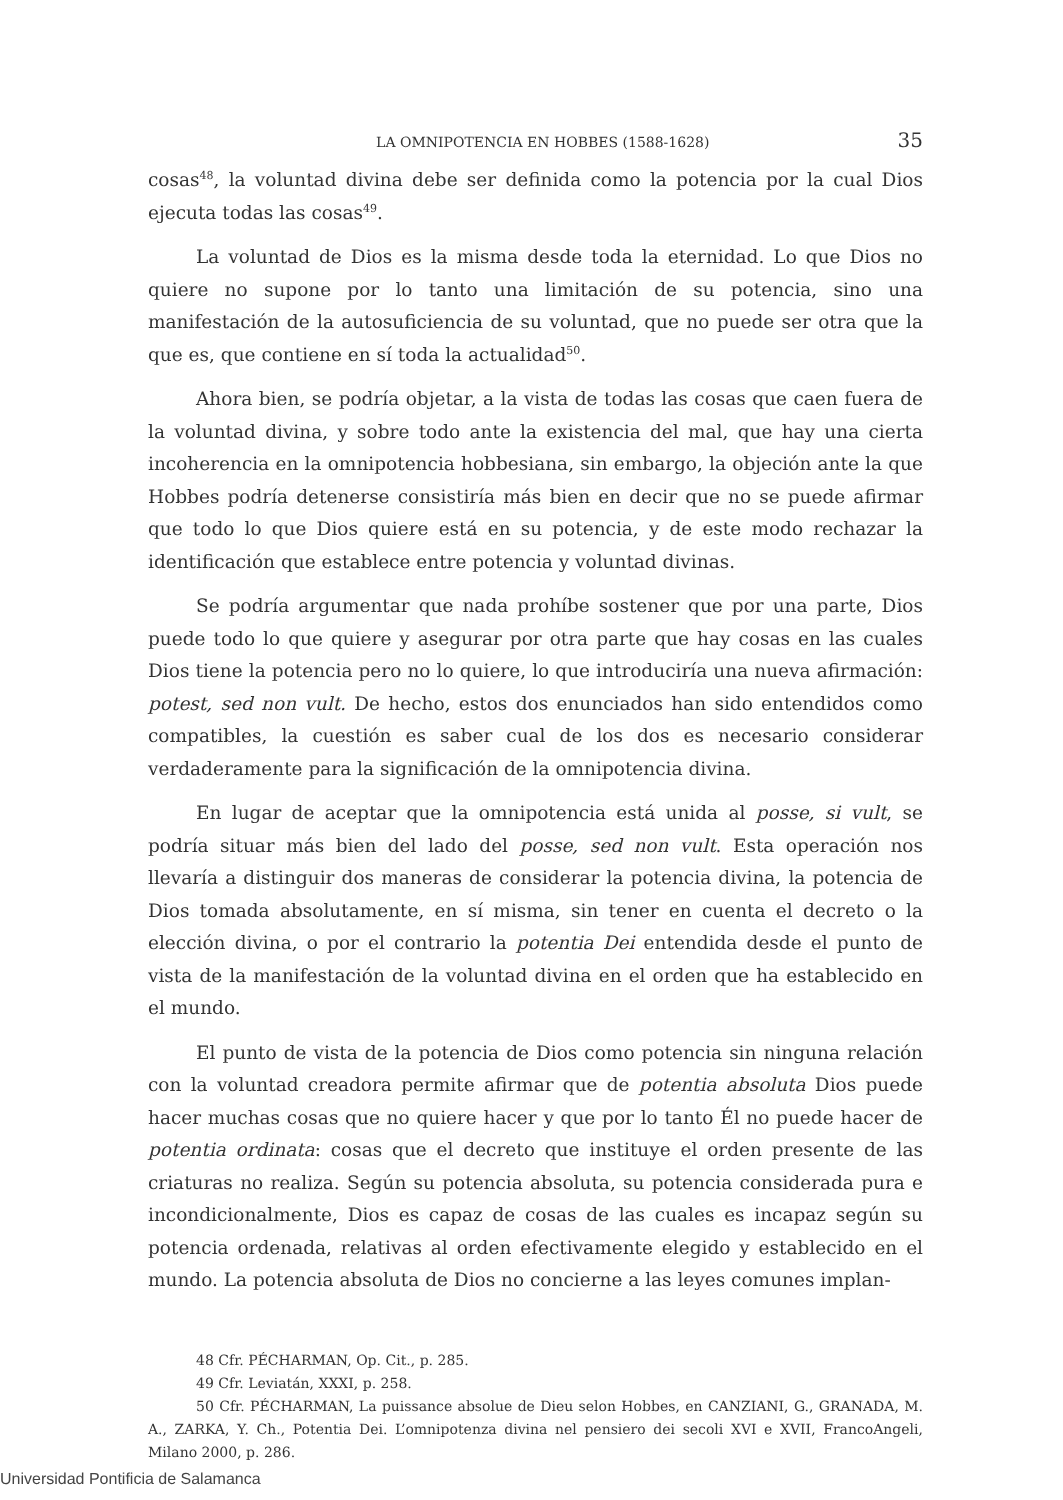LA OMNIPOTENCIA EN HOBBES (1588-1628) 35
cosas<sup>48</sup>, la voluntad divina debe ser definida como la potencia por la cual Dios ejecuta todas las cosas<sup>49</sup>.
La voluntad de Dios es la misma desde toda la eternidad. Lo que Dios no quiere no supone por lo tanto una limitación de su potencia, sino una manifestación de la autosuficiencia de su voluntad, que no puede ser otra que la que es, que contiene en sí toda la actualidad<sup>50</sup>.
Ahora bien, se podría objetar, a la vista de todas las cosas que caen fuera de la voluntad divina, y sobre todo ante la existencia del mal, que hay una cierta incoherencia en la omnipotencia hobbesiana, sin embargo, la objeción ante la que Hobbes podría detenerse consistiría más bien en decir que no se puede afirmar que todo lo que Dios quiere está en su potencia, y de este modo rechazar la identificación que establece entre potencia y voluntad divinas.
Se podría argumentar que nada prohíbe sostener que por una parte, Dios puede todo lo que quiere y asegurar por otra parte que hay cosas en las cuales Dios tiene la potencia pero no lo quiere, lo que introduciría una nueva afirmación: potest, sed non vult. De hecho, estos dos enunciados han sido entendidos como compatibles, la cuestión es saber cual de los dos es necesario considerar verdaderamente para la significación de la omnipotencia divina.
En lugar de aceptar que la omnipotencia está unida al posse, si vult, se podría situar más bien del lado del posse, sed non vult. Esta operación nos llevaría a distinguir dos maneras de considerar la potencia divina, la potencia de Dios tomada absolutamente, en sí misma, sin tener en cuenta el decreto o la elección divina, o por el contrario la potentia Dei entendida desde el punto de vista de la manifestación de la voluntad divina en el orden que ha establecido en el mundo.
El punto de vista de la potencia de Dios como potencia sin ninguna relación con la voluntad creadora permite afirmar que de potentia absoluta Dios puede hacer muchas cosas que no quiere hacer y que por lo tanto Él no puede hacer de potentia ordinata: cosas que el decreto que instituye el orden presente de las criaturas no realiza. Según su potencia absoluta, su potencia considerada pura e incondicionalmente, Dios es capaz de cosas de las cuales es incapaz según su potencia ordenada, relativas al orden efectivamente elegido y establecido en el mundo. La potencia absoluta de Dios no concierne a las leyes comunes implan-
48 Cfr. PÉCHARMAN, Op. Cit., p. 285.
49 Cfr. Leviatán, XXXI, p. 258.
50 Cfr. PÉCHARMAN, La puissance absolue de Dieu selon Hobbes, en CANZIANI, G., GRANADA, M. A., ZARKA, Y. Ch., Potentia Dei. L’omnipotenza divina nel pensiero dei secoli XVI e XVII, FrancoAngeli, Milano 2000, p. 286.
Universidad Pontificia de Salamanca